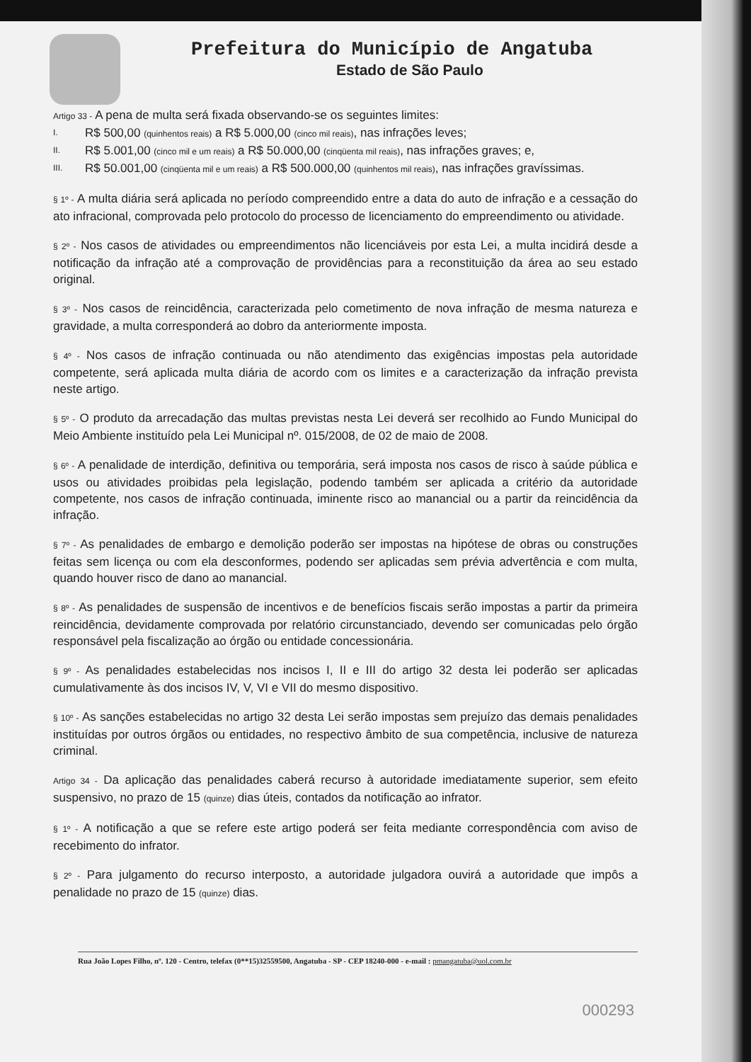Prefeitura do Município de Angatuba
Estado de São Paulo
Artigo 33 - A pena de multa será fixada observando-se os seguintes limites:
I. R$ 500,00 (quinhentos reais) a R$ 5.000,00 (cinco mil reais), nas infrações leves;
II. R$ 5.001,00 (cinco mil e um reais) a R$ 50.000,00 (cinqüenta mil reais), nas infrações graves; e,
III. R$ 50.001,00 (cinqüenta mil e um reais) a R$ 500.000,00 (quinhentos mil reais), nas infrações gravíssimas.
§ 1º - A multa diária será aplicada no período compreendido entre a data do auto de infração e a cessação do ato infracional, comprovada pelo protocolo do processo de licenciamento do empreendimento ou atividade.
§ 2º - Nos casos de atividades ou empreendimentos não licenciáveis por esta Lei, a multa incidirá desde a notificação da infração até a comprovação de providências para a reconstituição da área ao seu estado original.
§ 3º - Nos casos de reincidência, caracterizada pelo cometimento de nova infração de mesma natureza e gravidade, a multa corresponderá ao dobro da anteriormente imposta.
§ 4º - Nos casos de infração continuada ou não atendimento das exigências impostas pela autoridade competente, será aplicada multa diária de acordo com os limites e a caracterização da infração prevista neste artigo.
§ 5º - O produto da arrecadação das multas previstas nesta Lei deverá ser recolhido ao Fundo Municipal do Meio Ambiente instituído pela Lei Municipal nº. 015/2008, de 02 de maio de 2008.
§ 6º - A penalidade de interdição, definitiva ou temporária, será imposta nos casos de risco à saúde pública e usos ou atividades proibidas pela legislação, podendo também ser aplicada a critério da autoridade competente, nos casos de infração continuada, iminente risco ao manancial ou a partir da reincidência da infração.
§ 7º - As penalidades de embargo e demolição poderão ser impostas na hipótese de obras ou construções feitas sem licença ou com ela desconformes, podendo ser aplicadas sem prévia advertência e com multa, quando houver risco de dano ao manancial.
§ 8º - As penalidades de suspensão de incentivos e de benefícios fiscais serão impostas a partir da primeira reincidência, devidamente comprovada por relatório circunstanciado, devendo ser comunicadas pelo órgão responsável pela fiscalização ao órgão ou entidade concessionária.
§ 9º - As penalidades estabelecidas nos incisos I, II e III do artigo 32 desta lei poderão ser aplicadas cumulativamente às dos incisos IV, V, VI e VII do mesmo dispositivo.
§ 10º - As sanções estabelecidas no artigo 32 desta Lei serão impostas sem prejuízo das demais penalidades instituídas por outros órgãos ou entidades, no respectivo âmbito de sua competência, inclusive de natureza criminal.
Artigo 34 - Da aplicação das penalidades caberá recurso à autoridade imediatamente superior, sem efeito suspensivo, no prazo de 15 (quinze) dias úteis, contados da notificação ao infrator.
§ 1º - A notificação a que se refere este artigo poderá ser feita mediante correspondência com aviso de recebimento do infrator.
§ 2º - Para julgamento do recurso interposto, a autoridade julgadora ouvirá a autoridade que impôs a penalidade no prazo de 15 (quinze) dias.
Rua João Lopes Filho, nº. 120 - Centro, telefax (0**15)32559500, Angatuba - SP - CEP 18240-000 - e-mail : pmangatuba@uol.com.br
000293